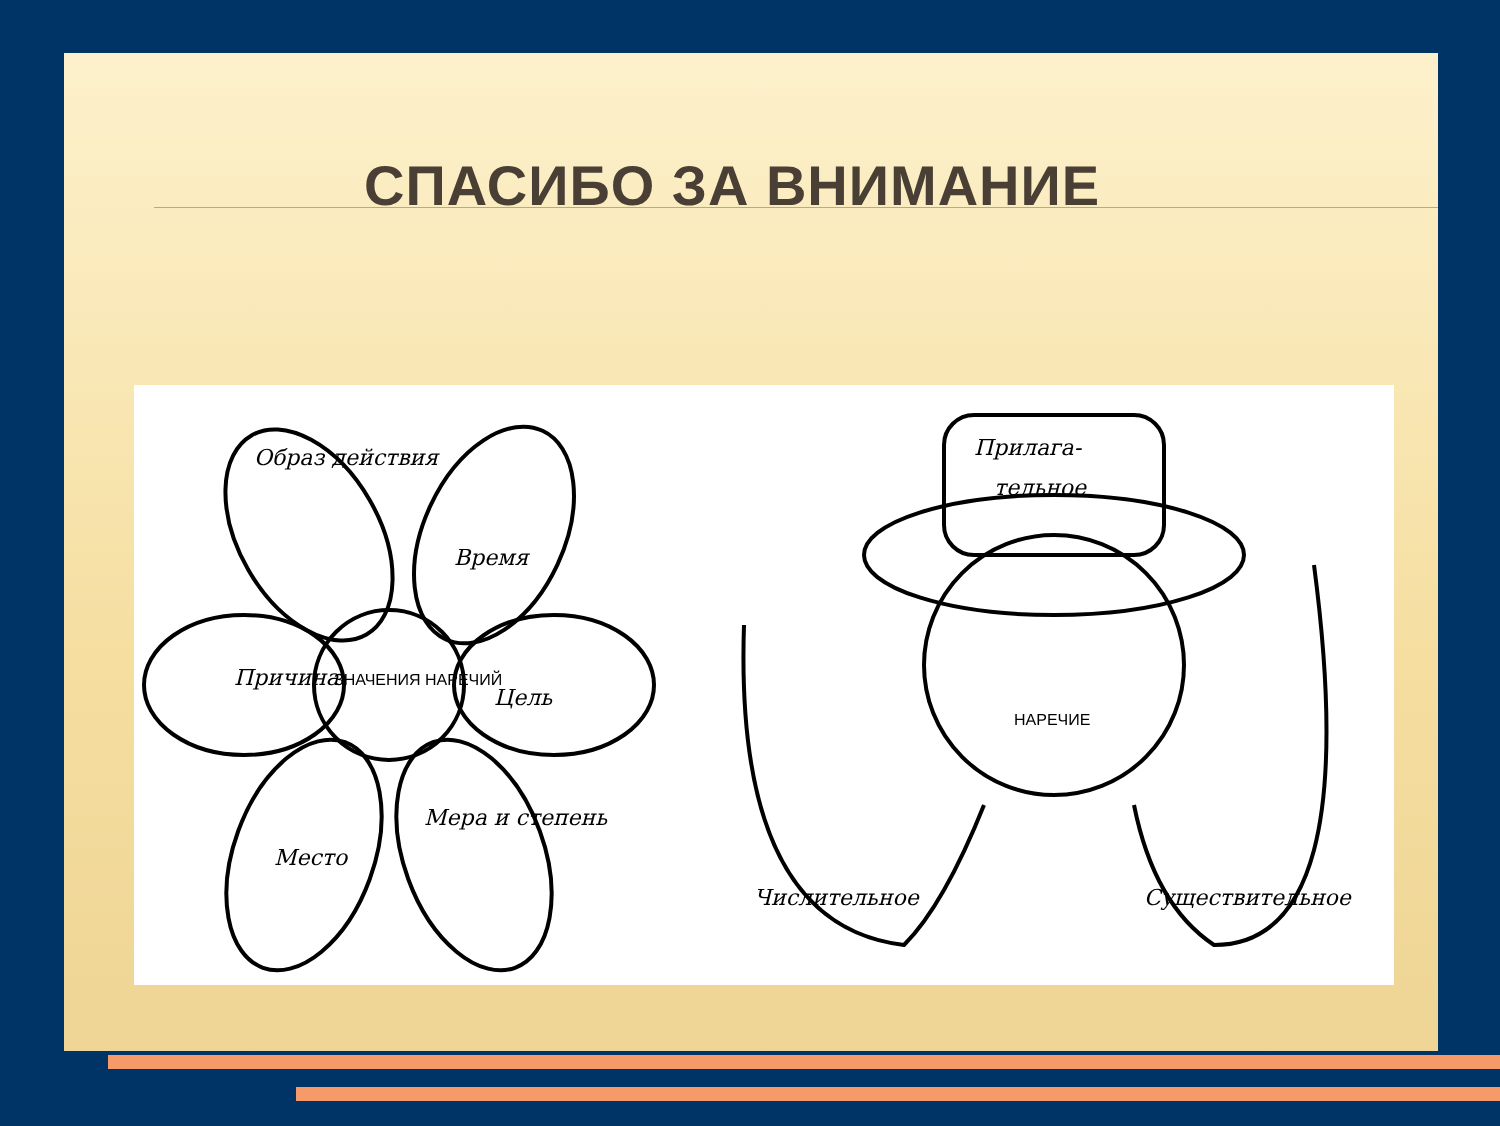СПАСИБО ЗА ВНИМАНИЕ
Причина
Цель
Образ действия
Время
Место
Мера и степень
ЗНАЧЕНИЯ НАРЕЧИЙ
Прилага-
тельное
НАРЕЧИЕ
Числительное
Существительное